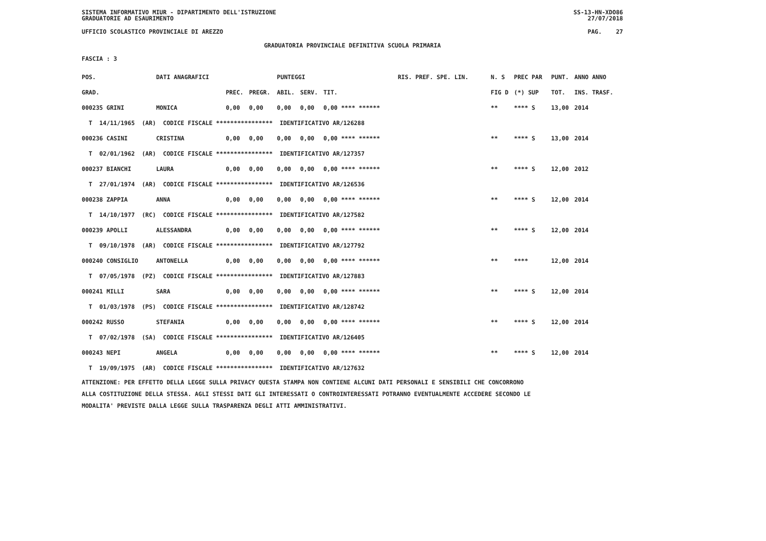SISTEMA INFORMATIVO MIUR - DIPARTIMENTO DELL'ISTRUZIONE
GRADUATORIE AD ESAURIMENTO SS-13-HN-XDO86
27/07/2018
UFFICIO SCOLASTICO PROVINCIALE DI AREZZO PAG. 27
GRADUATORIA PROVINCIALE DEFINITIVA SCUOLA PRIMARIA
FASCIA : 3
| POS. | DATI ANAGRAFICI | | | | PUNTEGGI | | | RIS. PREF. SPE. LIN. | | N. S | PREC PAR | PUNT. | ANNO ANNO |
| --- | --- | --- | --- | --- | --- | --- | --- | --- | --- | --- | --- | --- | --- |
| GRAD. | | | PREC. | PREGR. | ABIL. | SERV. | TIT. | | | FIG D | (*) SUP | TOT. | INS. TRASF. |
| 000235 GRINI | | MONICA | 0,00 | 0,00 | 0,00 | 0,00 | 0,00 **** ****** | | | ** | **** S | 13,00 | 2014 |
| T 14/11/1965 (AR) CODICE FISCALE **************** IDENTIFICATIVO AR/126288 | | | | | | | | | | | | | |
| 000236 CASINI | | CRISTINA | 0,00 | 0,00 | 0,00 | 0,00 | 0,00 **** ****** | | | ** | **** S | 13,00 | 2014 |
| T 02/01/1962 (AR) CODICE FISCALE **************** IDENTIFICATIVO AR/127357 | | | | | | | | | | | | | |
| 000237 BIANCHI | | LAURA | 0,00 | 0,00 | 0,00 | 0,00 | 0,00 **** ****** | | | ** | **** S | 12,00 | 2012 |
| T 27/01/1974 (AR) CODICE FISCALE **************** IDENTIFICATIVO AR/126536 | | | | | | | | | | | | | |
| 000238 ZAPPIA | | ANNA | 0,00 | 0,00 | 0,00 | 0,00 | 0,00 **** ****** | | | ** | **** S | 12,00 | 2014 |
| T 14/10/1977 (RC) CODICE FISCALE **************** IDENTIFICATIVO AR/127582 | | | | | | | | | | | | | |
| 000239 APOLLI | | ALESSANDRA | 0,00 | 0,00 | 0,00 | 0,00 | 0,00 **** ****** | | | ** | **** S | 12,00 | 2014 |
| T 09/10/1978 (AR) CODICE FISCALE **************** IDENTIFICATIVO AR/127792 | | | | | | | | | | | | | |
| 000240 CONSIGLIO | | ANTONELLA | 0,00 | 0,00 | 0,00 | 0,00 | 0,00 **** ****** | | | ** | **** | 12,00 | 2014 |
| T 07/05/1978 (PZ) CODICE FISCALE **************** IDENTIFICATIVO AR/127883 | | | | | | | | | | | | | |
| 000241 MILLI | | SARA | 0,00 | 0,00 | 0,00 | 0,00 | 0,00 **** ****** | | | ** | **** S | 12,00 | 2014 |
| T 01/03/1978 (PS) CODICE FISCALE **************** IDENTIFICATIVO AR/128742 | | | | | | | | | | | | | |
| 000242 RUSSO | | STEFANIA | 0,00 | 0,00 | 0,00 | 0,00 | 0,00 **** ****** | | | ** | **** S | 12,00 | 2014 |
| T 07/02/1978 (SA) CODICE FISCALE **************** IDENTIFICATIVO AR/126405 | | | | | | | | | | | | | |
| 000243 NEPI | | ANGELA | 0,00 | 0,00 | 0,00 | 0,00 | 0,00 **** ****** | | | ** | **** S | 12,00 | 2014 |
| T 19/09/1975 (AR) CODICE FISCALE **************** IDENTIFICATIVO AR/127632 | | | | | | | | | | | | | |
ATTENZIONE: PER EFFETTO DELLA LEGGE SULLA PRIVACY QUESTA STAMPA NON CONTIENE ALCUNI DATI PERSONALI E SENSIBILI CHE CONCORRONO
ALLA COSTITUZIONE DELLA STESSA. AGLI STESSI DATI GLI INTERESSATI O CONTROINTERESSATI POTRANNO EVENTUALMENTE ACCEDERE SECONDO LE
MODALITA' PREVISTE DALLA LEGGE SULLA TRASPARENZA DEGLI ATTI AMMINISTRATIVI.